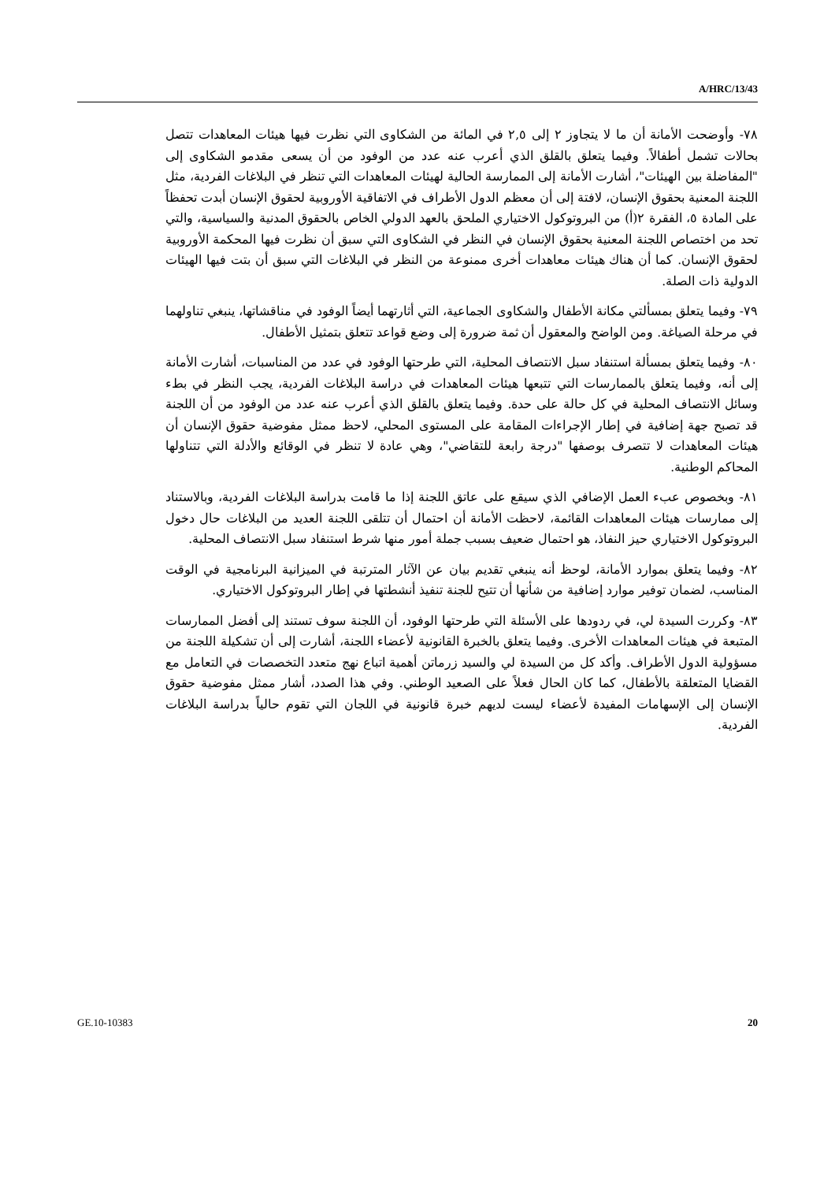A/HRC/13/43
٧٨- وأوضحت الأمانة أن ما لا يتجاوز ٢ إلى ٢,٥ في المائة من الشكاوى التي نظرت فيها هيئات المعاهدات تتصل بحالات تشمل أطفالاً. وفيما يتعلق بالقلق الذي أعرب عنه عدد من الوفود من أن يسعى مقدمو الشكاوى إلى "المفاضلة بين الهيئات"، أشارت الأمانة إلى الممارسة الحالية لهيئات المعاهدات التي تنظر في البلاغات الفردية، مثل اللجنة المعنية بحقوق الإنسان، لافتة إلى أن معظم الدول الأطراف في الاتفاقية الأوروبية لحقوق الإنسان أبدت تحفظاً على المادة ٥، الفقرة ٢(أ) من البروتوكول الاختياري الملحق بالعهد الدولي الخاص بالحقوق المدنية والسياسية، والتي تحد من اختصاص اللجنة المعنية بحقوق الإنسان في النظر في الشكاوى التي سبق أن نظرت فيها المحكمة الأوروبية لحقوق الإنسان. كما أن هناك هيئات معاهدات أخرى ممنوعة من النظر في البلاغات التي سبق أن بتت فيها الهيئات الدولية ذات الصلة.
٧٩- وفيما يتعلق بمسألتي مكانة الأطفال والشكاوى الجماعية، التي أثارتهما أيضاً الوفود في مناقشاتها، ينبغي تناولهما في مرحلة الصياغة. ومن الواضح والمعقول أن ثمة ضرورة إلى وضع قواعد تتعلق بتمثيل الأطفال.
٨٠- وفيما يتعلق بمسألة استنفاد سبل الانتصاف المحلية، التي طرحتها الوفود في عدد من المناسبات، أشارت الأمانة إلى أنه، وفيما يتعلق بالممارسات التي تتبعها هيئات المعاهدات في دراسة البلاغات الفردية، يجب النظر في بطء وسائل الانتصاف المحلية في كل حالة على حدة. وفيما يتعلق بالقلق الذي أعرب عنه عدد من الوفود من أن اللجنة قد تصبح جهة إضافية في إطار الإجراءات المقامة على المستوى المحلي، لاحظ ممثل مفوضية حقوق الإنسان أن هيئات المعاهدات لا تتصرف بوصفها "درجة رابعة للتقاضي"، وهي عادة لا تنظر في الوقائع والأدلة التي تتناولها المحاكم الوطنية.
٨١- وبخصوص عبء العمل الإضافي الذي سيقع على عاتق اللجنة إذا ما قامت بدراسة البلاغات الفردية، وبالاستناد إلى ممارسات هيئات المعاهدات القائمة، لاحظت الأمانة أن احتمال أن تتلقى اللجنة العديد من البلاغات حال دخول البروتوكول الاختياري حيز النفاذ، هو احتمال ضعيف بسبب جملة أمور منها شرط استنفاد سبل الانتصاف المحلية.
٨٢- وفيما يتعلق بموارد الأمانة، لوحظ أنه ينبغي تقديم بيان عن الآثار المترتبة في الميزانية البرنامجية في الوقت المناسب، لضمان توفير موارد إضافية من شأنها أن تتيح للجنة تنفيذ أنشطتها في إطار البروتوكول الاختياري.
٨٣- وكررت السيدة لي، في ردودها على الأسئلة التي طرحتها الوفود، أن اللجنة سوف تستند إلى أفضل الممارسات المتبعة في هيئات المعاهدات الأخرى. وفيما يتعلق بالخبرة القانونية لأعضاء اللجنة، أشارت إلى أن تشكيلة اللجنة من مسؤولية الدول الأطراف. وأكد كل من السيدة لي والسيد زرماتن أهمية اتباع نهج متعدد التخصصات في التعامل مع القضايا المتعلقة بالأطفال، كما كان الحال فعلاً على الصعيد الوطني. وفي هذا الصدد، أشار ممثل مفوضية حقوق الإنسان إلى الإسهامات المفيدة لأعضاء ليست لديهم خبرة قانونية في اللجان التي تقوم حالياً بدراسة البلاغات الفردية.
GE.10-10383 20